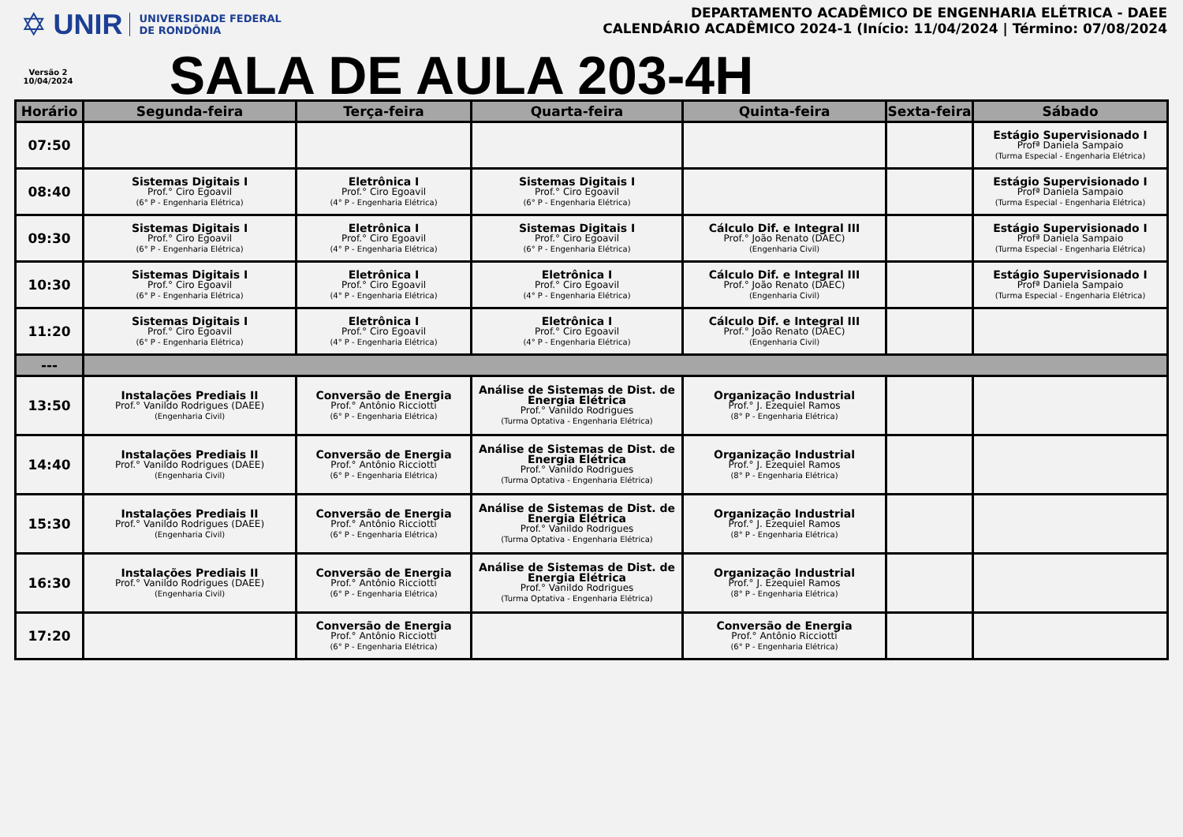✡ UNIR UNIVERSIDADE FEDERAL
DE RONDÔNIA
Versão 2
10/04/2024
DEPARTAMENTO ACADÊMICO DE ENGENHARIA ELÉTRICA - DAEE
CALENDÁRIO ACADÊMICO 2024-1 (Início: 11/04/2024 | Término: 07/08/2024
SALA DE AULA 203-4H
| Horário | Segunda-feira | Terça-feira | Quarta-feira | Quinta-feira | Sexta-feira | Sábado |
| --- | --- | --- | --- | --- | --- | --- |
| 07:50 | | | | | | Estágio Supervisionado I Profª Daniela Sampaio (Turma Especial - Engenharia Elétrica) |
| 08:40 | Sistemas Digitais I Prof.° Ciro Egoavil (6° P - Engenharia Elétrica) | Eletrônica I Prof.° Ciro Egoavil (4° P - Engenharia Elétrica) | Sistemas Digitais I Prof.° Ciro Egoavil (6° P - Engenharia Elétrica) | | | Estágio Supervisionado I Profª Daniela Sampaio (Turma Especial - Engenharia Elétrica) |
| 09:30 | Sistemas Digitais I Prof.° Ciro Egoavil (6° P - Engenharia Elétrica) | Eletrônica I Prof.° Ciro Egoavil (4° P - Engenharia Elétrica) | Sistemas Digitais I Prof.° Ciro Egoavil (6° P - Engenharia Elétrica) | Cálculo Dif. e Integral III Prof.° João Renato (DAEC) (Engenharia Civil) | | Estágio Supervisionado I Profª Daniela Sampaio (Turma Especial - Engenharia Elétrica) |
| 10:30 | Sistemas Digitais I Prof.° Ciro Egoavil (6° P - Engenharia Elétrica) | Eletrônica I Prof.° Ciro Egoavil (4° P - Engenharia Elétrica) | Eletrônica I Prof.° Ciro Egoavil (4° P - Engenharia Elétrica) | Cálculo Dif. e Integral III Prof.° João Renato (DAEC) (Engenharia Civil) | | Estágio Supervisionado I Profª Daniela Sampaio (Turma Especial - Engenharia Elétrica) |
| 11:20 | Sistemas Digitais I Prof.° Ciro Egoavil (6° P - Engenharia Elétrica) | Eletrônica I Prof.° Ciro Egoavil (4° P - Engenharia Elétrica) | Eletrônica I Prof.° Ciro Egoavil (4° P - Engenharia Elétrica) | Cálculo Dif. e Integral III Prof.° João Renato (DAEC) (Engenharia Civil) | | |
| --- | | | | | | |
| 13:50 | Instalações Prediais II Prof.° Vanildo Rodrigues (DAEE) (Engenharia Civil) | Conversão de Energia Prof.° Antônio Ricciotti (6° P - Engenharia Elétrica) | Análise de Sistemas de Dist. de Energia Elétrica Prof.° Vanildo Rodrigues (Turma Optativa - Engenharia Elétrica) | Organização Industrial Prof.° J. Ezequiel Ramos (8° P - Engenharia Elétrica) | | |
| 14:40 | Instalações Prediais II Prof.° Vanildo Rodrigues (DAEE) (Engenharia Civil) | Conversão de Energia Prof.° Antônio Ricciotti (6° P - Engenharia Elétrica) | Análise de Sistemas de Dist. de Energia Elétrica Prof.° Vanildo Rodrigues (Turma Optativa - Engenharia Elétrica) | Organização Industrial Prof.° J. Ezequiel Ramos (8° P - Engenharia Elétrica) | | |
| 15:30 | Instalações Prediais II Prof.° Vanildo Rodrigues (DAEE) (Engenharia Civil) | Conversão de Energia Prof.° Antônio Ricciotti (6° P - Engenharia Elétrica) | Análise de Sistemas de Dist. de Energia Elétrica Prof.° Vanildo Rodrigues (Turma Optativa - Engenharia Elétrica) | Organização Industrial Prof.° J. Ezequiel Ramos (8° P - Engenharia Elétrica) | | |
| 16:30 | Instalações Prediais II Prof.° Vanildo Rodrigues (DAEE) (Engenharia Civil) | Conversão de Energia Prof.° Antônio Ricciotti (6° P - Engenharia Elétrica) | Análise de Sistemas de Dist. de Energia Elétrica Prof.° Vanildo Rodrigues (Turma Optativa - Engenharia Elétrica) | Organização Industrial Prof.° J. Ezequiel Ramos (8° P - Engenharia Elétrica) | | |
| 17:20 | | Conversão de Energia Prof.° Antônio Ricciotti (6° P - Engenharia Elétrica) | | Conversão de Energia Prof.° Antônio Ricciotti (6° P - Engenharia Elétrica) | | |